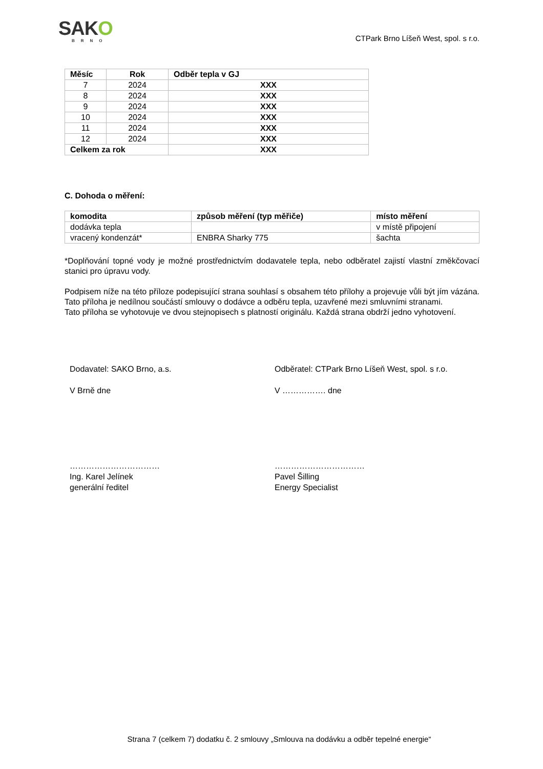SAKO
BRNO
CTPark Brno Líšeň West, spol. s r.o.
| Měsíc | Rok | Odběr tepla v GJ |
| --- | --- | --- |
| 7 | 2024 | XXX |
| 8 | 2024 | XXX |
| 9 | 2024 | XXX |
| 10 | 2024 | XXX |
| 11 | 2024 | XXX |
| 12 | 2024 | XXX |
| Celkem za rok | | XXX |
C. Dohoda o měření:
| komodita | způsob měření (typ měřiče) | místo měření |
| --- | --- | --- |
| dodávka tepla | | v místě připojení |
| vracený kondenzát* | ENBRA Sharky 775 | šachta |
*Doplňování topné vody je možné prostřednictvím dodavatele tepla, nebo odběratel zajistí vlastní změkčovací stanici pro úpravu vody.
Podpisem níže na této příloze podepisující strana souhlasí s obsahem této přílohy a projevuje vůli být jím vázána. Tato příloha je nedílnou součástí smlouvy o dodávce a odběru tepla, uzavřené mezi smluvními stranami.
Tato příloha se vyhotovuje ve dvou stejnopisech s platností originálu. Každá strana obdrží jedno vyhotovení.
Dodavatel: SAKO Brno, a.s.
V Brně dne
……………………………
Ing. Karel Jelínek
generální ředitel
Odběratel: CTPark Brno Líšeň West, spol. s r.o.
V ……………. dne
……………………………
Pavel Šilling
Energy Specialist
Strana 7 (celkem 7) dodatku č. 2 smlouvy „Smlouva na dodávku a odběr tepelné energie“